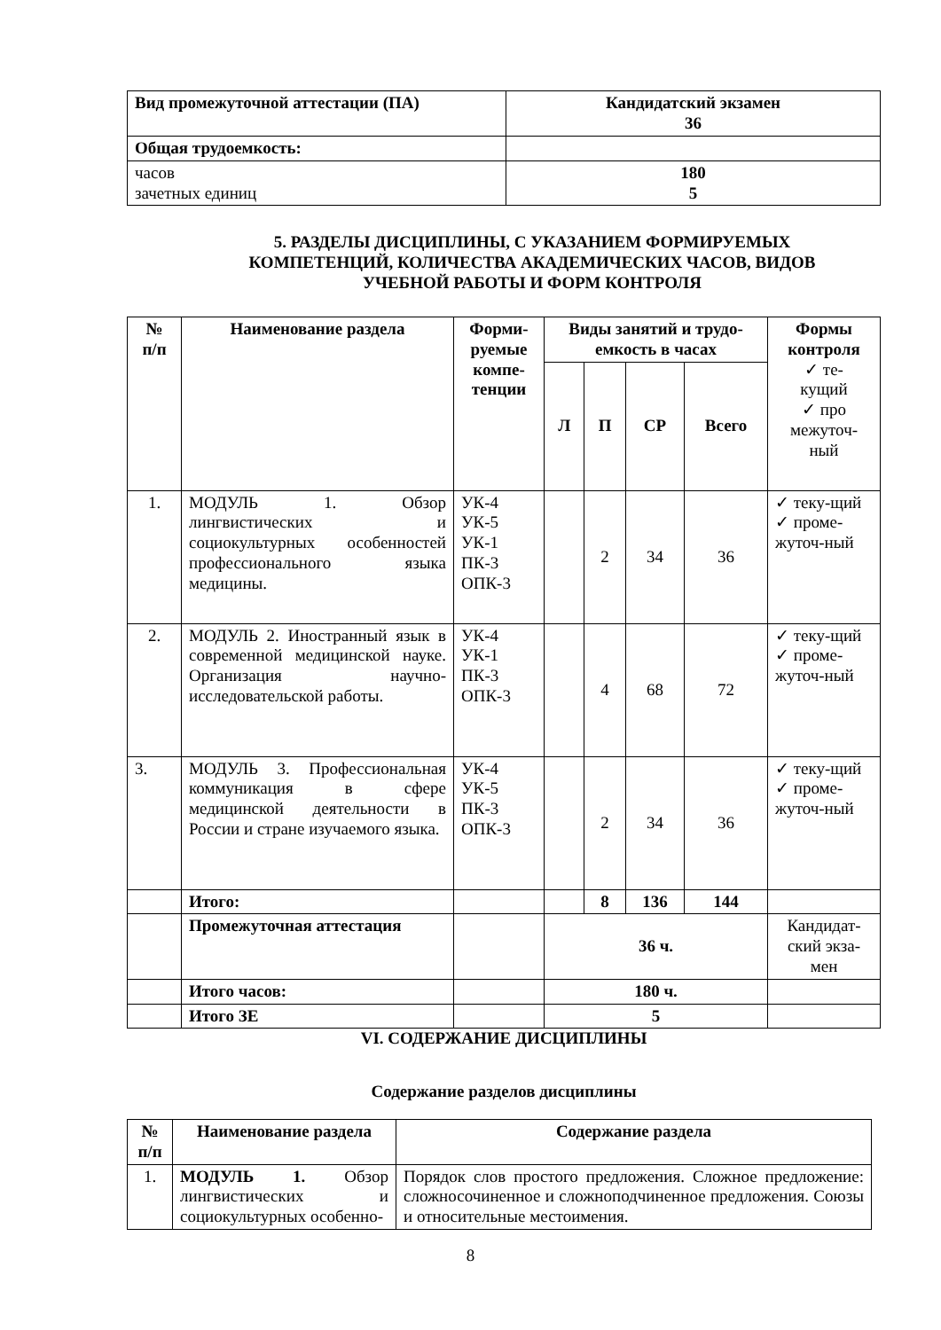| Вид промежуточной аттестации (ПА) | Кандидатский экзамен 36 |
| Общая трудоемкость: | |
| часов зачетных единиц | 180 5 |
5. РАЗДЕЛЫ ДИСЦИПЛИНЫ, С УКАЗАНИЕМ ФОРМИРУЕМЫХ КОМПЕТЕНЦИЙ, КОЛИЧЕСТВА АКАДЕМИЧЕСКИХ ЧАСОВ, ВИДОВ УЧЕБНОЙ РАБОТЫ И ФОРМ КОНТРОЛЯ
| № п/п | Наименование раздела | Форми- руемые компе- тенции | Виды занятий и трудо- емкость в часах | | | | Формы контроля ✓ те- кущий ✓ про межуточ- ный |
| --- | --- | --- | --- | --- | --- | --- | --- |
| | | | Л | П | СР | Всего | |
| 1. | МОДУЛЬ 1. Обзор лингвистических и социокультурных особенностей профессионального языка медицины. | УК-4 УК-5 УК-1 ПК-3 ОПК-3 | | 2 | 34 | 36 | ✓ теку-щий ✓ проме-жуточ-ный |
| 2. | МОДУЛЬ 2. Иностранный язык в современной медицинской науке. Организация научно-исследовательской работы. | УК-4 УК-1 ПК-3 ОПК-3 | | 4 | 68 | 72 | ✓ теку-щий ✓ проме-жуточ-ный |
| 3. | МОДУЛЬ 3. Профессиональная коммуникация в сфере медицинской деятельности в России и стране изучаемого языка. | УК-4 УК-5 ПК-3 ОПК-3 | | 2 | 34 | 36 | ✓ теку-щий ✓ проме-жуточ-ный |
| | Итого: | | | 8 | 136 | 144 | |
| | Промежуточная аттестация | | 36 ч. | | | | Кандидат-ский экза-мен |
| | Итого часов: | | 180 ч. | | | | |
| | Итого ЗЕ | | 5 | | | | |
VI. СОДЕРЖАНИЕ ДИСЦИПЛИНЫ
Содержание разделов дисциплины
| № п/п | Наименование раздела | Содержание раздела |
| --- | --- | --- |
| 1. | МОДУЛЬ 1. Обзор лингвистических и социокультурных особенно- | Порядок слов простого предложения. Сложное предложение: сложносочиненное и сложноподчиненное предложения. Союзы и относительные местоимения. |
8